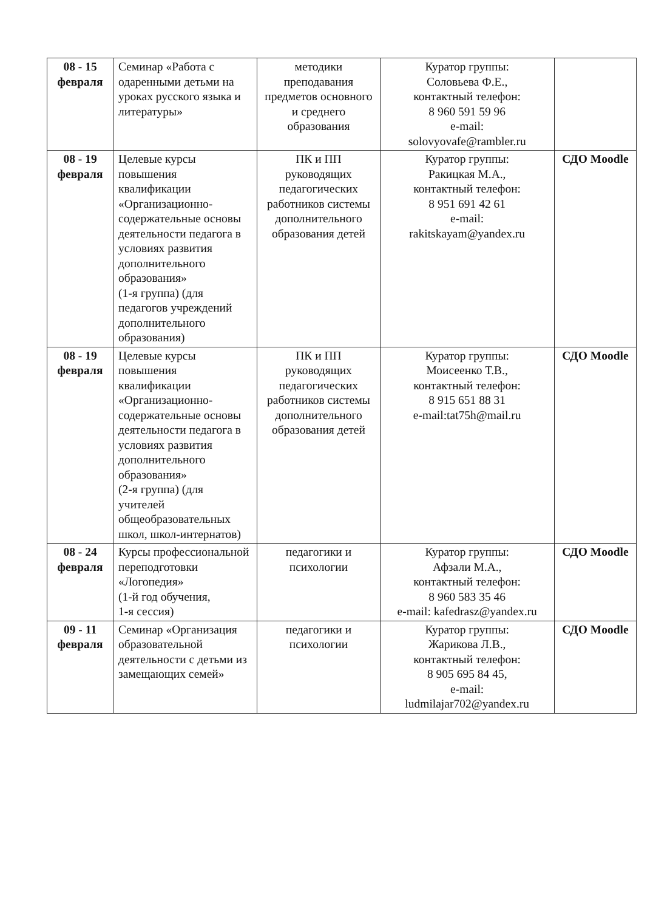| 08 - 15 февраля | Семинар «Работа с одаренными детьми на уроках русского языка и литературы» | методики преподавания предметов основного и среднего образования | Куратор группы: Соловьева Ф.Е., контактный телефон: 8 960 591 59 96 e-mail: solovyovafe@rambler.ru | |
| 08 - 19 февраля | Целевые курсы повышения квалификации «Организационно-содержательные основы деятельности педагога в условиях развития дополнительного образования» (1-я группа) (для педагогов учреждений дополнительного образования) | ПК и ПП руководящих педагогических работников системы дополнительного образования детей | Куратор группы: Ракицкая М.А., контактный телефон: 8 951 691 42 61 e-mail: rakitskayam@yandex.ru | СДО Moodle |
| 08 - 19 февраля | Целевые курсы повышения квалификации «Организационно-содержательные основы деятельности педагога в условиях развития дополнительного образования» (2-я группа) (для учителей общеобразовательных школ, школ-интернатов) | ПК и ПП руководящих педагогических работников системы дополнительного образования детей | Куратор группы: Моисеенко Т.В., контактный телефон: 8 915 651 88 31 e-mail:tat75h@mail.ru | СДО Moodle |
| 08 - 24 февраля | Курсы профессиональной переподготовки «Логопедия» (1-й год обучения, 1-я сессия) | педагогики и психологии | Куратор группы: Афзали М.А., контактный телефон: 8 960 583 35 46 e-mail: kafedrasz@yandex.ru | СДО Moodle |
| 09 - 11 февраля | Семинар «Организация образовательной деятельности с детьми из замещающих семей» | педагогики и психологии | Куратор группы: Жарикова Л.В., контактный телефон: 8 905 695 84 45, e-mail: ludmilajar702@yandex.ru | СДО Moodle |